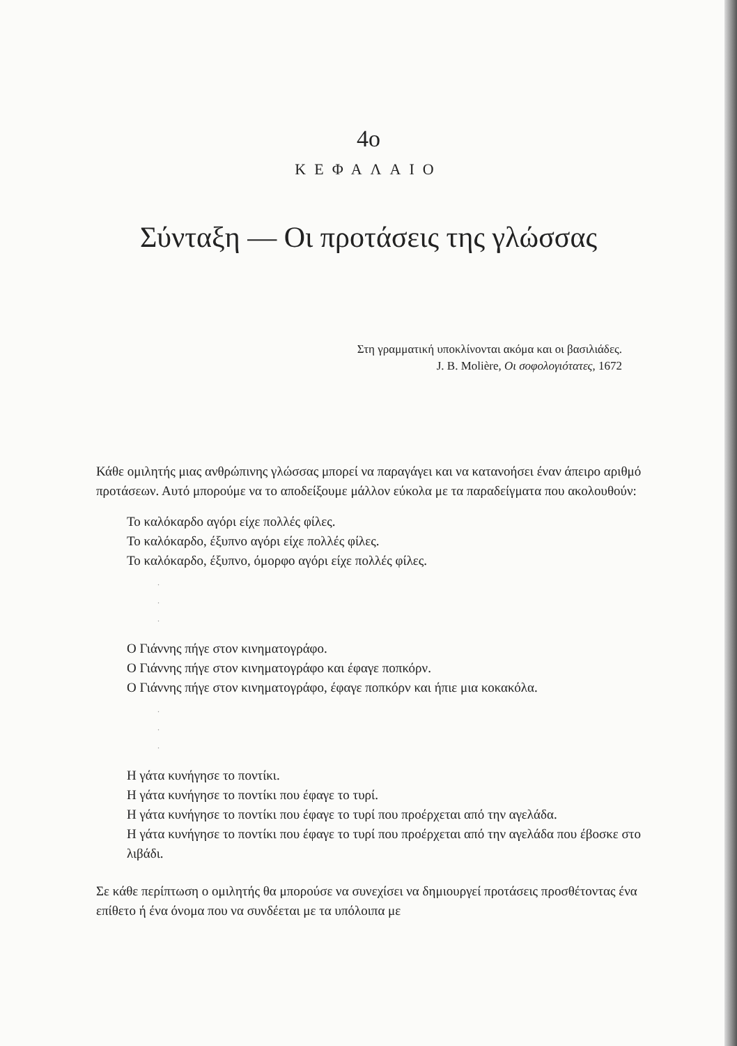4ο
ΚΕΦΑΛΑΙΟ
Σύνταξη — Οι προτάσεις της γλώσσας
Στη γραμματική υποκλίνονται ακόμα και οι βασιλιάδες.
J. B. Molière, Οι σοφολογιότατες, 1672
Κάθε ομιλητής μιας ανθρώπινης γλώσσας μπορεί να παραγάγει και να κατανοήσει έναν άπειρο αριθμό προτάσεων. Αυτό μπορούμε να το αποδείξουμε μάλλον εύκολα με τα παραδείγματα που ακολουθούν:
Το καλόκαρδο αγόρι είχε πολλές φίλες.
Το καλόκαρδο, έξυπνο αγόρι είχε πολλές φίλες.
Το καλόκαρδο, έξυπνο, όμορφο αγόρι είχε πολλές φίλες.
.
.
.
Ο Γιάννης πήγε στον κινηματογράφο.
Ο Γιάννης πήγε στον κινηματογράφο και έφαγε ποπκόρν.
Ο Γιάννης πήγε στον κινηματογράφο, έφαγε ποπκόρν και ήπιε μια κοκακόλα.
.
.
.
Η γάτα κυνήγησε το ποντίκι.
Η γάτα κυνήγησε το ποντίκι που έφαγε το τυρί.
Η γάτα κυνήγησε το ποντίκι που έφαγε το τυρί που προέρχεται από την αγελάδα.
Η γάτα κυνήγησε το ποντίκι που έφαγε το τυρί που προέρχεται από την αγελάδα που έβοσκε στο λιβάδι.
Σε κάθε περίπτωση ο ομιλητής θα μπορούσε να συνεχίσει να δημιουργεί προτάσεις προσθέτοντας ένα επίθετο ή ένα όνομα που να συνδέεται με τα υπόλοιπα με